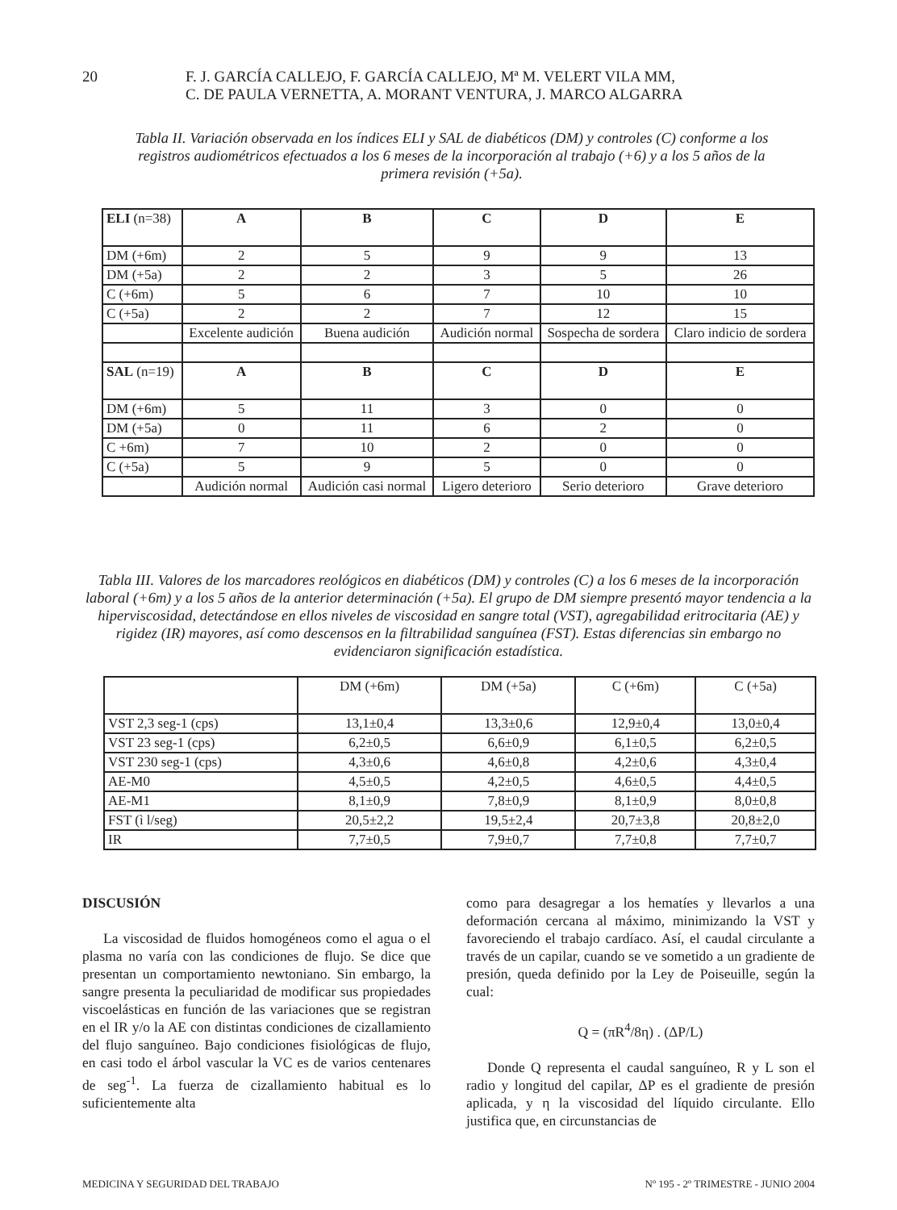20
F. J. GARCÍA CALLEJO, F. GARCÍA CALLEJO, Mª M. VELERT VILA MM,
C. DE PAULA VERNETTA, A. MORANT VENTURA, J. MARCO ALGARRA
Tabla II. Variación observada en los índices ELI y SAL de diabéticos (DM) y controles (C) conforme a los registros audiométricos efectuados a los 6 meses de la incorporación al trabajo (+6) y a los 5 años de la primera revisión (+5a).
| ELI (n=38) | A | B | C | D | E |
| DM (+6m) | 2 | 5 | 9 | 9 | 13 |
| DM (+5a) | 2 | 2 | 3 | 5 | 26 |
| C (+6m) | 5 | 6 | 7 | 10 | 10 |
| C (+5a) | 2 | 2 | 7 | 12 | 15 |
| | Excelente audición | Buena audición | Audición normal | Sospecha de sordera | Claro indicio de sordera |
| SAL (n=19) | A | B | C | D | E |
| DM (+6m) | 5 | 11 | 3 | 0 | 0 |
| DM (+5a) | 0 | 11 | 6 | 2 | 0 |
| C +6m) | 7 | 10 | 2 | 0 | 0 |
| C (+5a) | 5 | 9 | 5 | 0 | 0 |
| | Audición normal | Audición casi normal | Ligero deterioro | Serio deterioro | Grave deterioro |
Tabla III. Valores de los marcadores reológicos en diabéticos (DM) y controles (C) a los 6 meses de la incorporación laboral (+6m) y a los 5 años de la anterior determinación (+5a). El grupo de DM siempre presentó mayor tendencia a la hiperviscosidad, detectándose en ellos niveles de viscosidad en sangre total (VST), agregabilidad eritrocitaria (AE) y rigidez (IR) mayores, así como descensos en la filtrabilidad sanguínea (FST). Estas diferencias sin embargo no evidenciaron significación estadística.
| | DM (+6m) | DM (+5a) | C (+6m) | C (+5a) |
| VST 2,3 seg-1 (cps) | 13,1±0,4 | 13,3±0,6 | 12,9±0,4 | 13,0±0,4 |
| VST 23 seg-1 (cps) | 6,2±0,5 | 6,6±0,9 | 6,1±0,5 | 6,2±0,5 |
| VST 230 seg-1 (cps) | 4,3±0,6 | 4,6±0,8 | 4,2±0,6 | 4,3±0,4 |
| AE-M0 | 4,5±0,5 | 4,2±0,5 | 4,6±0,5 | 4,4±0,5 |
| AE-M1 | 8,1±0,9 | 7,8±0,9 | 8,1±0,9 | 8,0±0,8 |
| FST (ì l/seg) | 20,5±2,2 | 19,5±2,4 | 20,7±3,8 | 20,8±2,0 |
| IR | 7,7±0,5 | 7,9±0,7 | 7,7±0,8 | 7,7±0,7 |
DISCUSIÓN
La viscosidad de fluidos homogéneos como el agua o el plasma no varía con las condiciones de flujo. Se dice que presentan un comportamiento newtoniano. Sin embargo, la sangre presenta la peculiaridad de modificar sus propiedades viscoelásticas en función de las variaciones que se registran en el IR y/o la AE con distintas condiciones de cizallamiento del flujo sanguíneo. Bajo condiciones fisiológicas de flujo, en casi todo el árbol vascular la VC es de varios centenares de seg<sup>-1</sup>. La fuerza de cizallamiento habitual es lo suficientemente alta
como para desagregar a los hematíes y llevarlos a una deformación cercana al máximo, minimizando la VST y favoreciendo el trabajo cardíaco. Así, el caudal circulante a través de un capilar, cuando se ve sometido a un gradiente de presión, queda definido por la Ley de Poiseuille, según la cual:
Q = (πR<sup>4</sup>/8η) . (ΔP/L)
Donde Q representa el caudal sanguíneo, R y L son el radio y longitud del capilar, ΔP es el gradiente de presión aplicada, y η la viscosidad del líquido circulante. Ello justifica que, en circunstancias de
MEDICINA Y SEGURIDAD DEL TRABAJO Nº 195 - 2º TRIMESTRE - JUNIO 2004